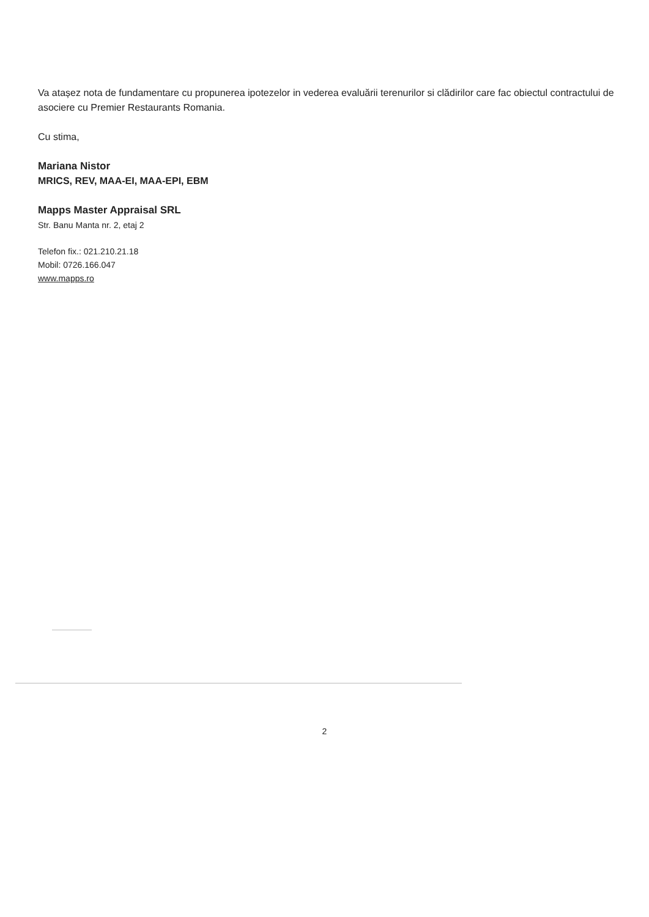Va atașez nota de fundamentare cu propunerea ipotezelor in vederea evaluării terenurilor si clădirilor care fac obiectul contractului de asociere cu Premier Restaurants Romania.
Cu stima,
Mariana Nistor
MRICS, REV, MAA-EI, MAA-EPI, EBM
Mapps Master Appraisal SRL
Str. Banu Manta nr. 2, etaj 2
Telefon fix.: 021.210.21.18
Mobil: 0726.166.047
www.mapps.ro
2